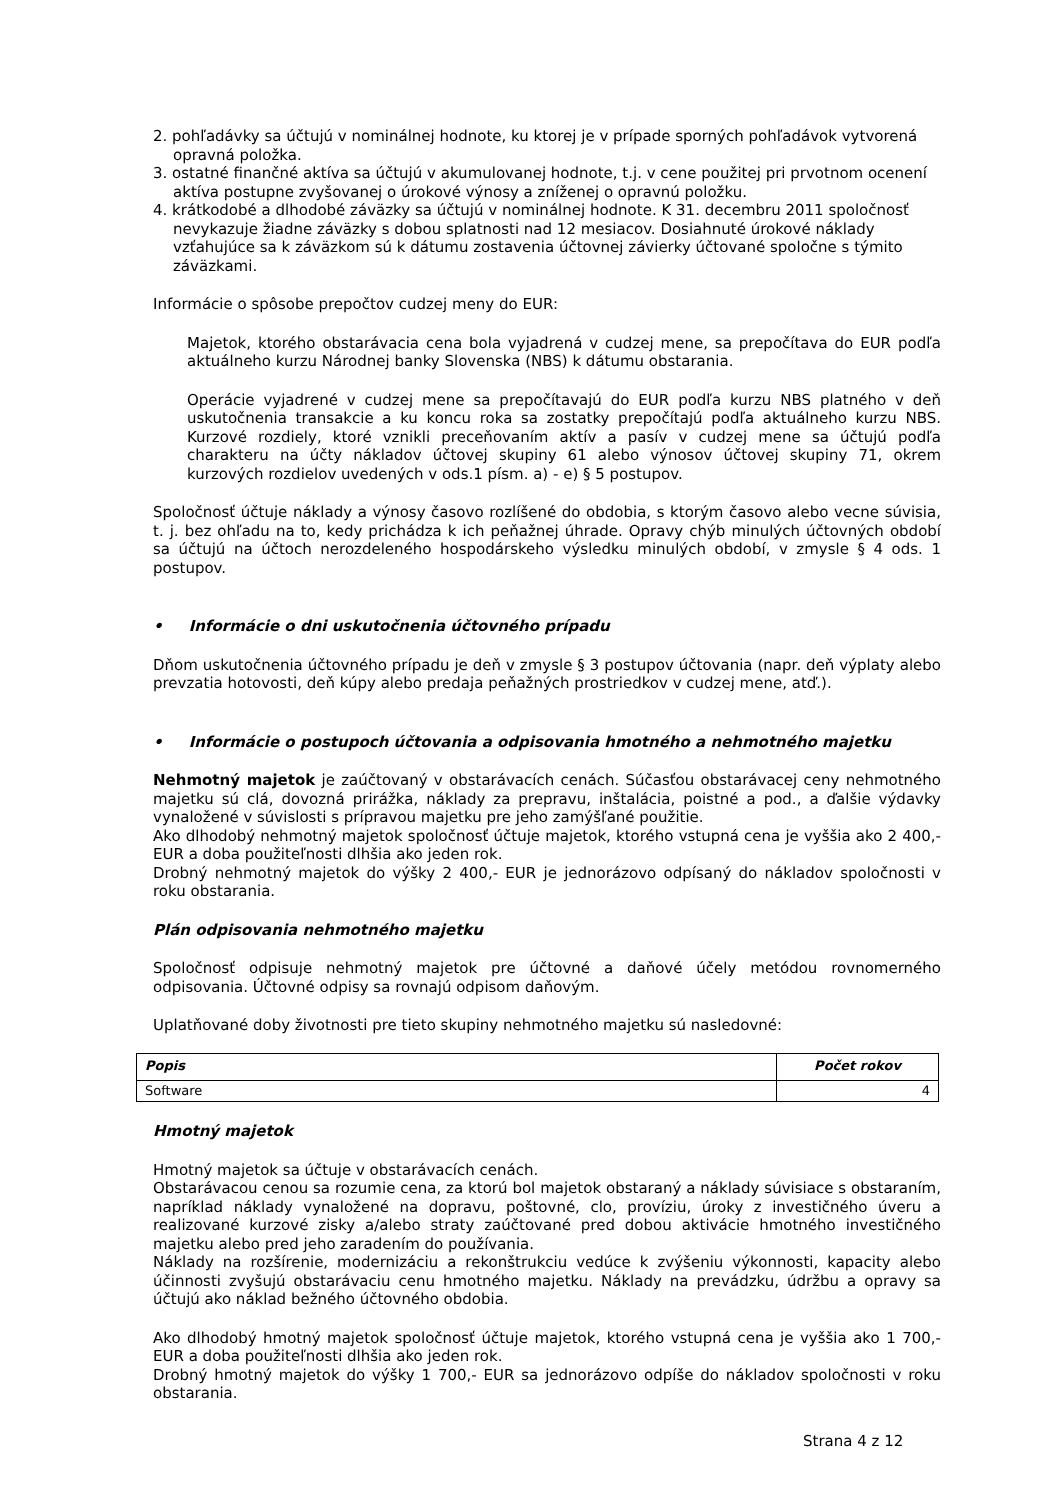2. pohľadávky sa účtujú v nominálnej hodnote, ku ktorej je v prípade sporných pohľadávok vytvorená opravná položka.
3. ostatné finančné aktíva sa účtujú v akumulovanej hodnote, t.j. v cene použitej pri prvotnom ocenení aktíva postupne zvyšovanej o úrokové výnosy a zníženej o opravnú položku.
4. krátkodobé a dlhodobé záväzky sa účtujú v nominálnej hodnote. K 31. decembru 2011 spoločnosť nevykazuje žiadne záväzky s dobou splatnosti nad 12 mesiacov. Dosiahnuté úrokové náklady vzťahujúce sa k záväzkom sú k dátumu zostavenia účtovnej závierky účtované spoločne s týmito záväzkami.
Informácie o spôsobe prepočtov cudzej meny do EUR:
Majetok, ktorého obstarávacia cena bola vyjadrená v cudzej mene, sa prepočítava do EUR podľa aktuálneho kurzu Národnej banky Slovenska (NBS) k dátumu obstarania.
Operácie vyjadrené v cudzej mene sa prepočítavajú do EUR podľa kurzu NBS platného v deň uskutočnenia transakcie a ku koncu roka sa zostatky prepočítajú podľa aktuálneho kurzu NBS. Kurzové rozdiely, ktoré vznikli preceňovaním aktív a pasív v cudzej mene sa účtujú podľa charakteru na účty nákladov účtovej skupiny 61 alebo výnosov účtovej skupiny 71, okrem kurzových rozdielov uvedených v ods.1 písm. a) - e) § 5 postupov.
Spoločnosť účtuje náklady a výnosy časovo rozlíšené do obdobia, s ktorým časovo alebo vecne súvisia, t. j. bez ohľadu na to, kedy prichádza k ich peňažnej úhrade. Opravy chýb minulých účtovných období sa účtujú na účtoch nerozdeleného hospodárskeho výsledku minulých období, v zmysle § 4 ods. 1 postupov.
• Informácie o dni uskutočnenia účtovného prípadu
Dňom uskutočnenia účtovného prípadu je deň v zmysle § 3 postupov účtovania (napr. deň výplaty alebo prevzatia hotovosti, deň kúpy alebo predaja peňažných prostriedkov v cudzej mene, atď.).
• Informácie o postupoch účtovania a odpisovania hmotného a nehmotného majetku
Nehmotný majetok je zaúčtovaný v obstarávacích cenách. Súčasťou obstarávacej ceny nehmotného majetku sú clá, dovozná prirážka, náklady za prepravu, inštalácia, poistné a pod., a ďalšie výdavky vynaložené v súvislosti s prípravou majetku pre jeho zamýšľané použitie.
Ako dlhodobý nehmotný majetok spoločnosť účtuje majetok, ktorého vstupná cena je vyššia ako 2 400,- EUR a doba použiteľnosti dlhšia ako jeden rok.
Drobný nehmotný majetok do výšky 2 400,- EUR je jednorázovo odpísaný do nákladov spoločnosti v roku obstarania.
Plán odpisovania nehmotného majetku
Spoločnosť odpisuje nehmotný majetok pre účtovné a daňové účely metódou rovnomerného odpisovania. Účtovné odpisy sa rovnajú odpisom daňovým.
Uplatňované doby životnosti pre tieto skupiny nehmotného majetku sú nasledovné:
| Popis | Počet rokov |
| --- | --- |
| Software | 4 |
Hmotný majetok
Hmotný majetok sa účtuje v obstarávacích cenách.
Obstarávacou cenou sa rozumie cena, za ktorú bol majetok obstaraný a náklady súvisiace s obstaraním, napríklad náklady vynaložené na dopravu, poštovné, clo, províziu, úroky z investičného úveru a realizované kurzové zisky a/alebo straty zaúčtované pred dobou aktivácie hmotného investičného majetku alebo pred jeho zaradením do používania.
Náklady na rozšírenie, modernizáciu a rekonštrukciu vedúce k zvýšeniu výkonnosti, kapacity alebo účinnosti zvyšujú obstarávaciu cenu hmotného majetku. Náklady na prevádzku, údržbu a opravy sa účtujú ako náklad bežného účtovného obdobia.
Ako dlhodobý hmotný majetok spoločnosť účtuje majetok, ktorého vstupná cena je vyššia ako 1 700,- EUR a doba použiteľnosti dlhšia ako jeden rok.
Drobný hmotný majetok do výšky 1 700,- EUR sa jednorázovo odpíše do nákladov spoločnosti v roku obstarania.
Strana 4 z 12